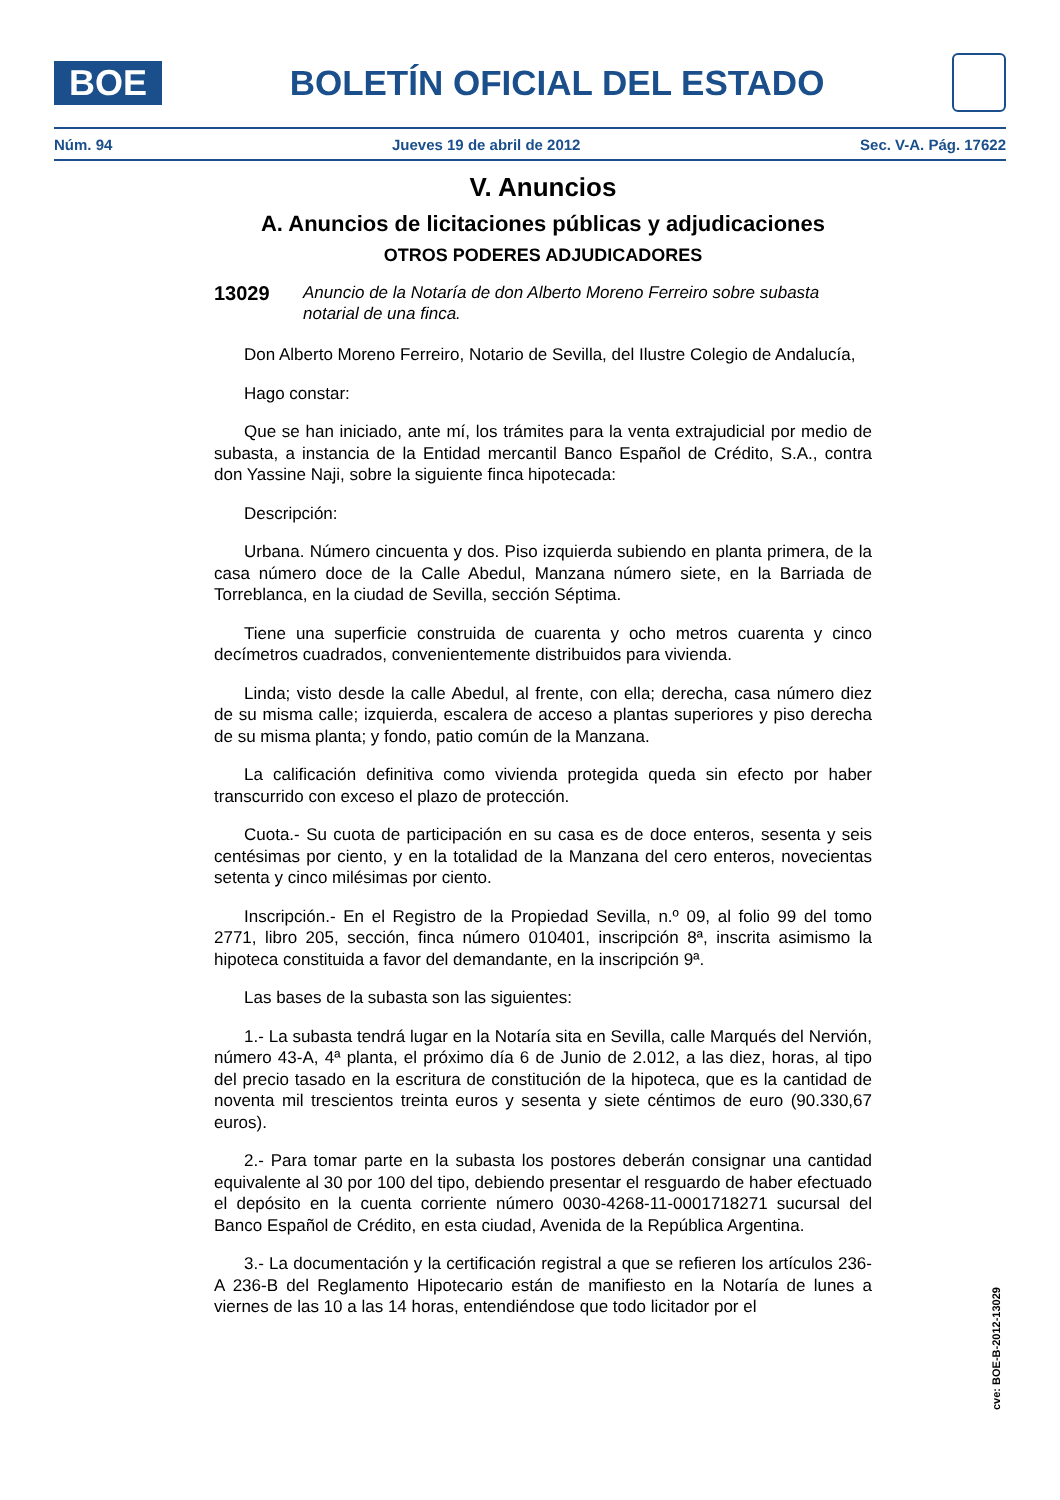BOE
BOLETÍN OFICIAL DEL ESTADO
Núm. 94 Jueves 19 de abril de 2012 Sec. V-A. Pág. 17622
V. Anuncios
A. Anuncios de licitaciones públicas y adjudicaciones
OTROS PODERES ADJUDICADORES
13029 Anuncio de la Notaría de don Alberto Moreno Ferreiro sobre subasta notarial de una finca.
Don Alberto Moreno Ferreiro, Notario de Sevilla, del Ilustre Colegio de Andalucía,
Hago constar:
Que se han iniciado, ante mí, los trámites para la venta extrajudicial por medio de subasta, a instancia de la Entidad mercantil Banco Español de Crédito, S.A., contra don Yassine Naji, sobre la siguiente finca hipotecada:
Descripción:
Urbana. Número cincuenta y dos. Piso izquierda subiendo en planta primera, de la casa número doce de la Calle Abedul, Manzana número siete, en la Barriada de Torreblanca, en la ciudad de Sevilla, sección Séptima.
Tiene una superficie construida de cuarenta y ocho metros cuarenta y cinco decímetros cuadrados, convenientemente distribuidos para vivienda.
Linda; visto desde la calle Abedul, al frente, con ella; derecha, casa número diez de su misma calle; izquierda, escalera de acceso a plantas superiores y piso derecha de su misma planta; y fondo, patio común de la Manzana.
La calificación definitiva como vivienda protegida queda sin efecto por haber transcurrido con exceso el plazo de protección.
Cuota.- Su cuota de participación en su casa es de doce enteros, sesenta y seis centésimas por ciento, y en la totalidad de la Manzana del cero enteros, novecientas setenta y cinco milésimas por ciento.
Inscripción.- En el Registro de la Propiedad Sevilla, n.º 09, al folio 99 del tomo 2771, libro 205, sección, finca número 010401, inscripción 8ª, inscrita asimismo la hipoteca constituida a favor del demandante, en la inscripción 9ª.
Las bases de la subasta son las siguientes:
1.- La subasta tendrá lugar en la Notaría sita en Sevilla, calle Marqués del Nervión, número 43-A, 4ª planta, el próximo día 6 de Junio de 2.012, a las diez, horas, al tipo del precio tasado en la escritura de constitución de la hipoteca, que es la cantidad de noventa mil trescientos treinta euros y sesenta y siete céntimos de euro (90.330,67 euros).
2.- Para tomar parte en la subasta los postores deberán consignar una cantidad equivalente al 30 por 100 del tipo, debiendo presentar el resguardo de haber efectuado el depósito en la cuenta corriente número 0030-4268-11-0001718271 sucursal del Banco Español de Crédito, en esta ciudad, Avenida de la República Argentina.
3.- La documentación y la certificación registral a que se refieren los artículos 236-A 236-B del Reglamento Hipotecario están de manifiesto en la Notaría de lunes a viernes de las 10 a las 14 horas, entendiéndose que todo licitador por el
cve: BOE-B-2012-13029